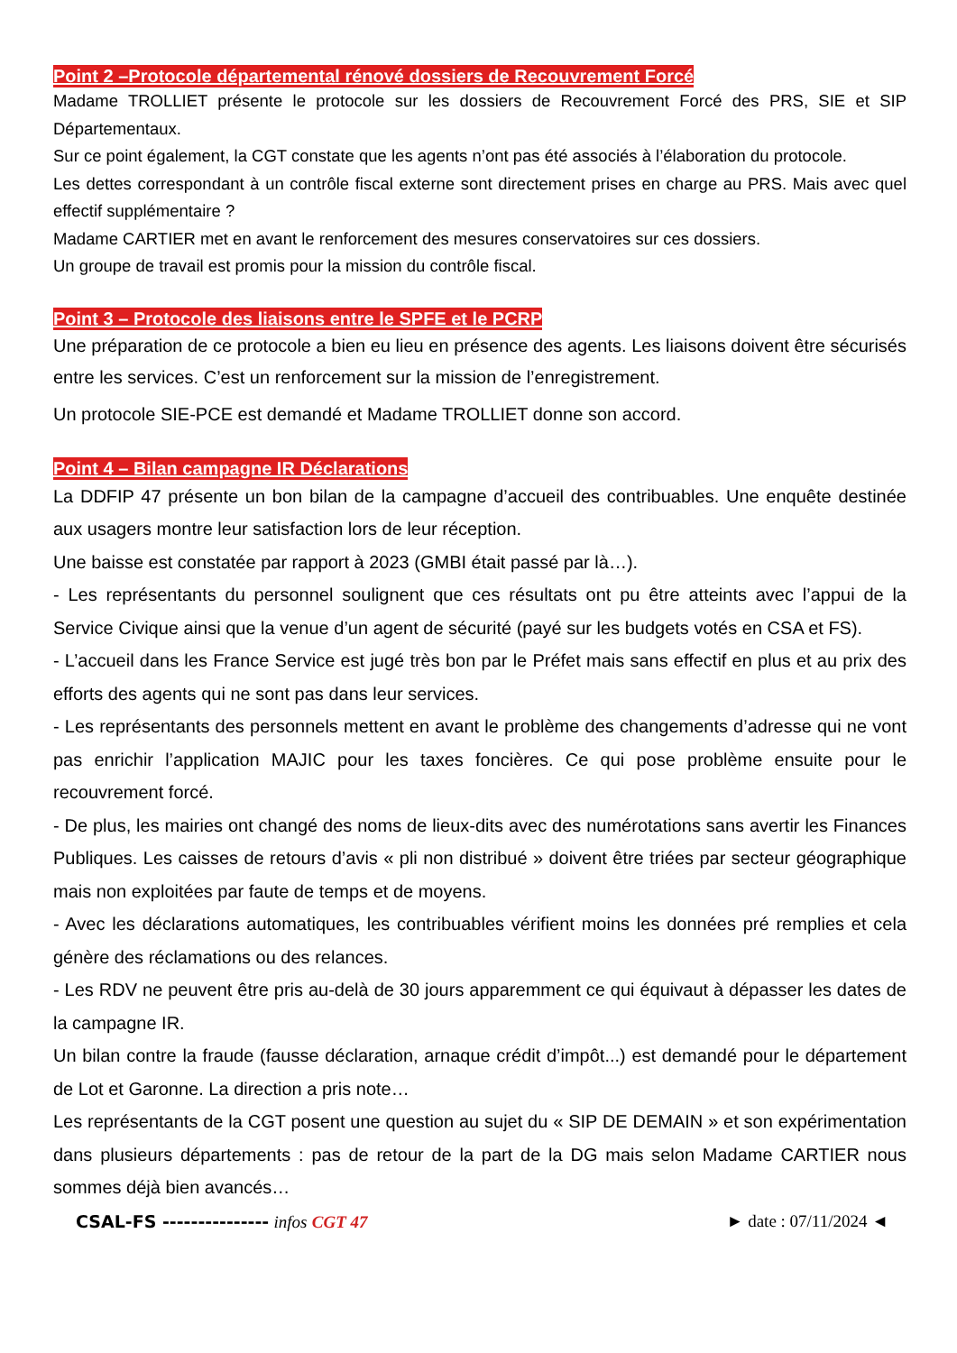Point 2 –Protocole départemental rénové dossiers de Recouvrement Forcé
Madame TROLLIET présente le protocole sur les dossiers de Recouvrement Forcé des PRS, SIE et SIP Départementaux.
Sur ce point également, la CGT constate que les agents n’ont pas été associés à l’élaboration du protocole.
Les dettes correspondant à un contrôle fiscal externe sont directement prises en charge au PRS. Mais avec quel effectif supplémentaire ?
Madame CARTIER met en avant le renforcement des mesures conservatoires sur ces dossiers.
Un groupe de travail est promis pour la mission du contrôle fiscal.
Point 3 – Protocole des liaisons entre le SPFE et le PCRP
Une préparation de ce protocole a bien eu lieu en présence des agents. Les liaisons doivent être sécurisés entre les services. C’est un renforcement sur la mission de l’enregistrement.
Un protocole SIE-PCE est demandé et Madame TROLLIET donne son accord.
Point 4 – Bilan campagne IR Déclarations
La DDFIP 47 présente un bon bilan de la campagne d’accueil des contribuables. Une enquête destinée aux usagers montre leur satisfaction lors de leur réception.
Une baisse est constatée par rapport à 2023 (GMBI était passé par là…).
- Les représentants du personnel soulignent que ces résultats ont pu être atteints avec l’appui de la Service Civique ainsi que la venue d’un agent de sécurité (payé sur les budgets votés en CSA et FS).
- L’accueil dans les France Service est jugé très bon par le Préfet mais sans effectif en plus et au prix des efforts des agents qui ne sont pas dans leur services.
- Les représentants des personnels mettent en avant le problème des changements d’adresse qui ne vont pas enrichir l’application MAJIC pour les taxes foncières. Ce qui pose problème ensuite pour le recouvrement forcé.
- De plus, les mairies ont changé des noms de lieux-dits avec des numérotations sans avertir les Finances Publiques. Les caisses de retours d’avis « pli non distribué » doivent être triées par secteur géographique mais non exploitées par faute de temps et de moyens.
- Avec les déclarations automatiques, les contribuables vérifient moins les données pré remplies et cela génère des réclamations ou des relances.
- Les RDV ne peuvent être pris au-delà de 30 jours apparemment ce qui équivaut à dépasser les dates de la campagne IR.
Un bilan contre la fraude (fausse déclaration, arnaque crédit d’impôt...) est demandé pour le département de Lot et Garonne. La direction a pris note…
Les représentants de la CGT posent une question au sujet du « SIP DE DEMAIN » et son expérimentation dans plusieurs départements : pas de retour de la part de la DG mais selon Madame CARTIER nous sommes déjà bien avancés…
CSAL-FS --------------- infos CGT 47 ► date : 07/11/2024 ◄